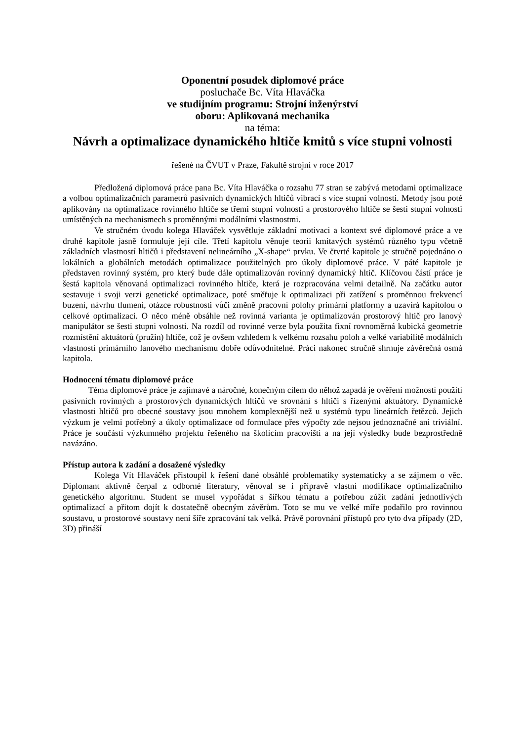Oponentní posudek diplomové práce
posluchače Bc. Víta Hlaváčka
ve studijním programu: Strojní inženýrství
oboru: Aplikovaná mechanika
na téma:
Návrh a optimalizace dynamického hltiče kmitů s více stupni volnosti
řešené na ČVUT v Praze, Fakultě strojní v roce 2017
Předložená diplomová práce pana Bc. Víta Hlaváčka o rozsahu 77 stran se zabývá metodami optimalizace a volbou optimalizačních parametrů pasivních dynamických hltičů vibrací s více stupni volnosti. Metody jsou poté aplikovány na optimalizace rovinného hltiče se třemi stupni volnosti a prostorového hltiče se šesti stupni volnosti umístěných na mechanismech s proměnnými modálními vlastnostmi.
Ve stručném úvodu kolega Hlaváček vysvětluje základní motivaci a kontext své diplomové práce a ve druhé kapitole jasně formuluje její cíle. Třetí kapitolu věnuje teorii kmitavých systémů různého typu včetně základních vlastností hltičů i představení nelineárního „X-shape“ prvku. Ve čtvrté kapitole je stručně pojednáno o lokálních a globálních metodách optimalizace použitelných pro úkoly diplomové práce. V páté kapitole je představen rovinný systém, pro který bude dále optimalizován rovinný dynamický hltič. Klíčovou částí práce je šestá kapitola věnovaná optimalizaci rovinného hltiče, která je rozpracována velmi detailně. Na začátku autor sestavuje i svoji verzi genetické optimalizace, poté směřuje k optimalizaci při zatížení s proměnnou frekvencí buzení, návrhu tlumení, otázce robustnosti vůči změně pracovní polohy primární platformy a uzavírá kapitolou o celkové optimalizaci. O něco méně obsáhle než rovinná varianta je optimalizován prostorový hltič pro lanový manipulátor se šesti stupni volnosti. Na rozdíl od rovinné verze byla použita fixní rovnoměrná kubická geometrie rozmístění aktuátorů (pružin) hltiče, což je ovšem vzhledem k velkému rozsahu poloh a velké variabilitě modálních vlastností primárního lanového mechanismu dobře odůvodnitelné. Práci nakonec stručně shrnuje závěrečná osmá kapitola.
Hodnocení tématu diplomové práce
Téma diplomové práce je zajímavé a náročné, konečným cílem do něhož zapadá je ověření možností použití pasivních rovinných a prostorových dynamických hltičů ve srovnání s hltiči s řízenými aktuátory. Dynamické vlastnosti hltičů pro obecné soustavy jsou mnohem komplexnější než u systémů typu lineárních řetězců. Jejich výzkum je velmi potřebný a úkoly optimalizace od formulace přes výpočty zde nejsou jednoznačné ani triviální. Práce je součástí výzkumného projektu řešeného na školícím pracovišti a na její výsledky bude bezprostředně navázáno.
Přístup autora k zadání a dosažené výsledky
Kolega Vít Hlaváček přistoupil k řešení dané obsáhlé problematiky systematicky a se zájmem o věc. Diplomant aktivně čerpal z odborné literatury, věnoval se i přípravě vlastní modifikace optimalizačního genetického algoritmu. Student se musel vypořádat s šířkou tématu a potřebou zúžit zadání jednotlivých optimalizací a přitom dojít k dostatečně obecným závěrům. Toto se mu ve velké míře podařilo pro rovinnou soustavu, u prostorové soustavy není šíře zpracování tak velká. Právě porovnání přístupů pro tyto dva případy (2D, 3D) přináší